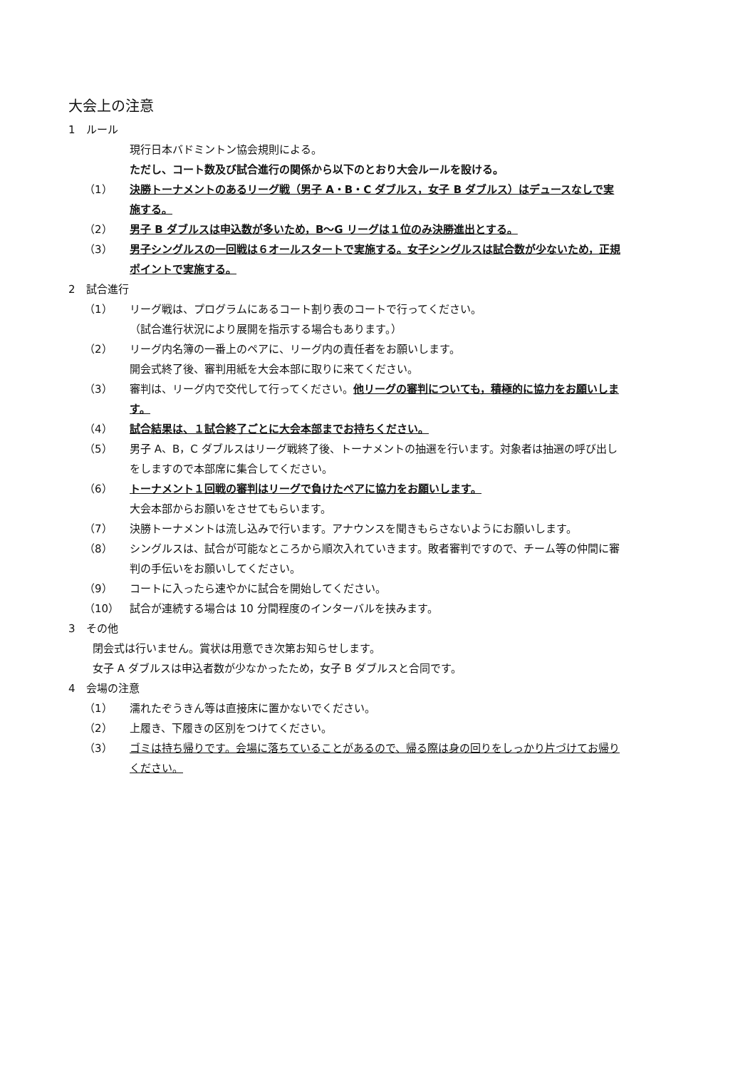大会上の注意
1　ルール
現行日本バドミントン協会規則による。
ただし、コート数及び試合進行の関係から以下のとおり大会ルールを設ける。
（1） 決勝トーナメントのあるリーグ戦（男子 A・B・C ダブルス，女子 B ダブルス）はデュースなしで実施する。
（2） 男子 B ダブルスは申込数が多いため，B〜G リーグは１位のみ決勝進出とする。
（3） 男子シングルスの一回戦は６オールスタートで実施する。女子シングルスは試合数が少ないため，正規ポイントで実施する。
2　試合進行
（1） リーグ戦は、プログラムにあるコート割り表のコートで行ってください。
（試合進行状況により展開を指示する場合もあります。）
（2） リーグ内名簿の一番上のペアに、リーグ内の責任者をお願いします。
開会式終了後、審判用紙を大会本部に取りに来てください。
（3） 審判は、リーグ内で交代して行ってください。他リーグの審判についても，積極的に協力をお願いします。
（4） 試合結果は、１試合終了ごとに大会本部までお持ちください。
（5） 男子 A、B，C ダブルスはリーグ戦終了後、トーナメントの抽選を行います。対象者は抽選の呼び出しをしますので本部席に集合してください。
（6） トーナメント１回戦の審判はリーグで負けたペアに協力をお願いします。
大会本部からお願いをさせてもらいます。
（7） 決勝トーナメントは流し込みで行います。アナウンスを聞きもらさないようにお願いします。
（8） シングルスは、試合が可能なところから順次入れていきます。敗者審判ですので、チーム等の仲間に審判の手伝いをお願いしてください。
（9） コートに入ったら速やかに試合を開始してください。
（10） 試合が連続する場合は 10 分間程度のインターバルを挟みます。
3　その他
閉会式は行いません。賞状は用意でき次第お知らせします。
女子 A ダブルスは申込者数が少なかったため，女子 B ダブルスと合同です。
4　会場の注意
（1） 濡れたぞうきん等は直接床に置かないでください。
（2） 上履き、下履きの区別をつけてください。
（3） ゴミは持ち帰りです。会場に落ちていることがあるので、帰る際は身の回りをしっかり片づけてお帰りください。